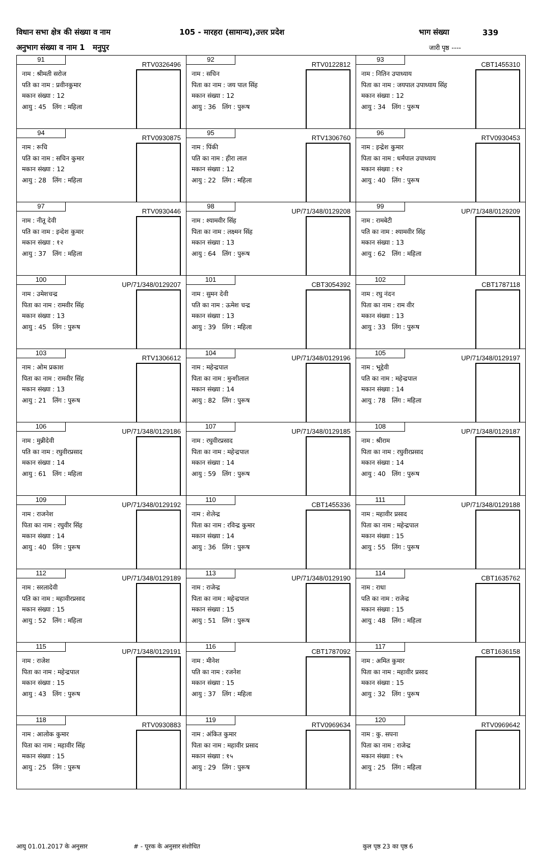विधान सभा क्षेत्र की संख्या व नाम 105 - मारहरा (सामान्य),उत्तर प्रदेश भाग संख्या 339
अनुभाग संख्या व नाम 1 मनुपुर जारी पृष्ठ ----
| 91 RTV0326496 नाम : श्रीमती सरोज पति का नाम : प्रवीनकुमार मकान संख्या : 12 आयु : 45 लिंग : महिला | 92 RTV0122812 नाम : सचिन पिता का नाम : जय पाल सिंह मकान संख्या : 12 आयु : 36 लिंग : पुरूष | 93 CBT1455310 नाम : नितिन उपाध्याय पिता का नाम : जयपाल उपाध्याय सिंह मकान संख्या : 12 आयु : 34 लिंग : पुरूष |
| 94 RTV0930875 नाम : रूचि पति का नाम : सचिन कुमार मकान संख्या : 12 आयु : 28 लिंग : महिला | 95 RTV1306760 नाम : पिंकी पति का नाम : हीरा लाल मकान संख्या : 12 आयु : 22 लिंग : महिला | 96 RTV0930453 नाम : इन्द्रेश कुमार पिता का नाम : धर्मपाल उपाध्याय मकान संख्या : १२ आयु : 40 लिंग : पुरूष |
| 97 RTV0930446 नाम : नीतू देवी पति का नाम : इन्देश कुमार मकान संख्या : १२ आयु : 37 लिंग : महिला | 98 UP/71/348/0129208 नाम : श्यामवीर सिंह पिता का नाम : लक्ष्मन सिंह मकान संख्या : 13 आयु : 64 लिंग : पुरूष | 99 UP/71/348/0129209 नाम : रामबेटी पति का नाम : श्यामवीर सिंह मकान संख्या : 13 आयु : 62 लिंग : महिला |
| 100 UP/71/348/0129207 नाम : उमेशचन्द्र पिता का नाम : रामवीर सिंह मकान संख्या : 13 आयु : 45 लिंग : पुरूष | 101 CBT3054392 नाम : सुमन देवी पति का नाम : ऊमेश चन्द्र मकान संख्या : 13 आयु : 39 लिंग : महिला | 102 CBT1787118 नाम : रघु नंदन पिता का नाम : राम वीर मकान संख्या : 13 आयु : 33 लिंग : पुरूष |
| 103 RTV1306612 नाम : ओम प्रकाश पिता का नाम : रामवीर सिंह मकान संख्या : 13 आयु : 21 लिंग : पुरूष | 104 UP/71/348/0129196 नाम : महेन्द्रपाल पिता का नाम : मुन्शीलाल मकान संख्या : 14 आयु : 82 लिंग : पुरूष | 105 UP/71/348/0129197 नाम : भूद्देवी पति का नाम : महेन्द्रपाल मकान संख्या : 14 आयु : 78 लिंग : महिला |
| 106 UP/71/348/0129186 नाम : मुन्नीदेवी पति का नाम : रघुवीरप्रसाद मकान संख्या : 14 आयु : 61 लिंग : महिला | 107 UP/71/348/0129185 नाम : रघुवीरप्रसाद पिता का नाम : महेन्द्रपाल मकान संख्या : 14 आयु : 59 लिंग : पुरूष | 108 UP/71/348/0129187 नाम : श्रीराम पिता का नाम : रघुवीरप्रसाद मकान संख्या : 14 आयु : 40 लिंग : पुरूष |
| 109 UP/71/348/0129192 नाम : राजनेश पिता का नाम : रघुवीर सिंह मकान संख्या : 14 आयु : 40 लिंग : पुरूष | 110 CBT1455336 नाम : शेलेन्द्र पिता का नाम : रविन्द्र कुमार मकान संख्या : 14 आयु : 36 लिंग : पुरूष | 111 UP/71/348/0129188 नाम : महावीर प्रसाद पिता का नाम : महेन्द्रपाल मकान संख्या : 15 आयु : 55 लिंग : पुरूष |
| 112 UP/71/348/0129189 नाम : सरलादेवी पति का नाम : महावीरप्रसाद मकान संख्या : 15 आयु : 52 लिंग : महिला | 113 UP/71/348/0129190 नाम : राजेन्द्र पिता का नाम : महेन्द्रपाल मकान संख्या : 15 आयु : 51 लिंग : पुरूष | 114 CBT1635762 नाम : राधा पति का नाम : राजेन्द्र मकान संख्या : 15 आयु : 48 लिंग : महिला |
| 115 UP/71/348/0129191 नाम : राजेश पिता का नाम : महेन्द्रपाल मकान संख्या : 15 आयु : 43 लिंग : पुरूष | 116 CBT1787092 नाम : मीनेश पति का नाम : रजनेश मकान संख्या : 15 आयु : 37 लिंग : महिला | 117 CBT1636158 नाम : अमित कुमार पिता का नाम : महावीर प्रसाद मकान संख्या : 15 आयु : 32 लिंग : पुरूष |
| 118 RTV0930883 नाम : आलोक कुमार पिता का नाम : महावीर सिंह मकान संख्या : 15 आयु : 25 लिंग : पुरूष | 119 RTV0969634 नाम : अंकित कुमार पिता का नाम : महावीर प्रसाद मकान संख्या : १५ आयु : 29 लिंग : पुरूष | 120 RTV0969642 नाम : कु. सपना पिता का नाम : राजेन्द्र मकान संख्या : १५ आयु : 25 लिंग : महिला |
आयु 01.01.2017 के अनुसार # - पूरक के अनुसार संशोधित कुल पृष्ठ 23 का पृष्ठ 6